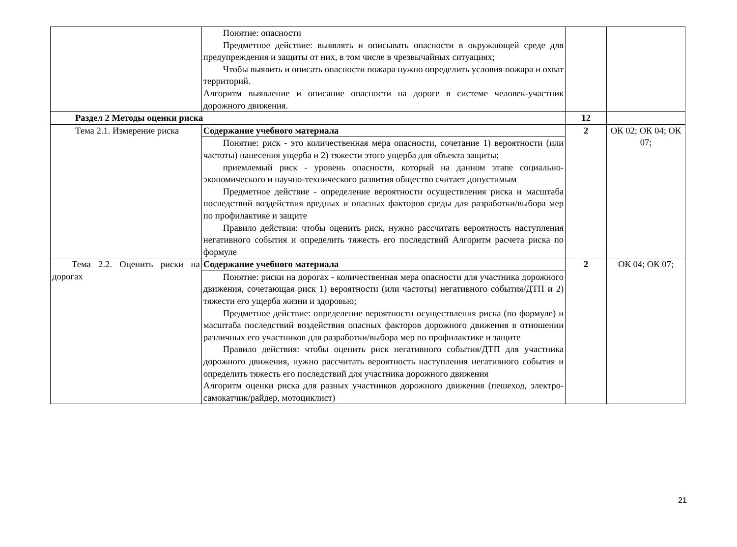| | Понятие: опасности Предметное действие: выявлять и описывать опасности в окружающей среде для предупреждения и защиты от них, в том числе в чрезвычайных ситуациях; Чтобы выявить и описать опасности пожара нужно определить условия пожара и охват территорий. Алгоритм выявление и описание опасности на дороге в системе человек-участник дорожного движения. | | |
| Раздел 2 Методы оценки риска | | 12 | |
| Тема 2.1. Измерение риска | Содержание учебного материала | 2 | ОК 02; ОК 04; ОК 07; |
| | Понятие: риск - это количественная мера опасности, сочетание 1) вероятности (или частоты) нанесения ущерба и 2) тяжести этого ущерба для объекта защиты; приемлемый риск - уровень опасности, который на данном этапе социально-экономического и научно-технического развития общество считает допустимым Предметное действие - определение вероятности осуществления риска и масштаба последствий воздействия вредных и опасных факторов среды для разработки/выбора мер по профилактике и защите Правило действия: чтобы оценить риск, нужно рассчитать вероятность наступления негативного события и определить тяжесть его последствий Алгоритм расчета риска по формуле | | |
| Тема 2.2. Оценить риски на дорогах | Содержание учебного материала | 2 | ОК 04; ОК 07; |
| | Понятие: риски на дорогах - количественная мера опасности для участника дорожного движения, сочетающая риск 1) вероятности (или частоты) негативного события/ДТП и 2) тяжести его ущерба жизни и здоровью; Предметное действие: определение вероятности осуществления риска (по формуле) и масштаба последствий воздействия опасных факторов дорожного движения в отношении различных его участников для разработки/выбора мер по профилактике и защите Правило действия: чтобы оценить риск негативного события/ДТП для участника дорожного движения, нужно рассчитать вероятность наступления негативного события и определить тяжесть его последствий для участника дорожного движения Алгоритм оценки риска для разных участников дорожного движения (пешеход, электро-самокатчик/райдер, мотоциклист) | | |
21